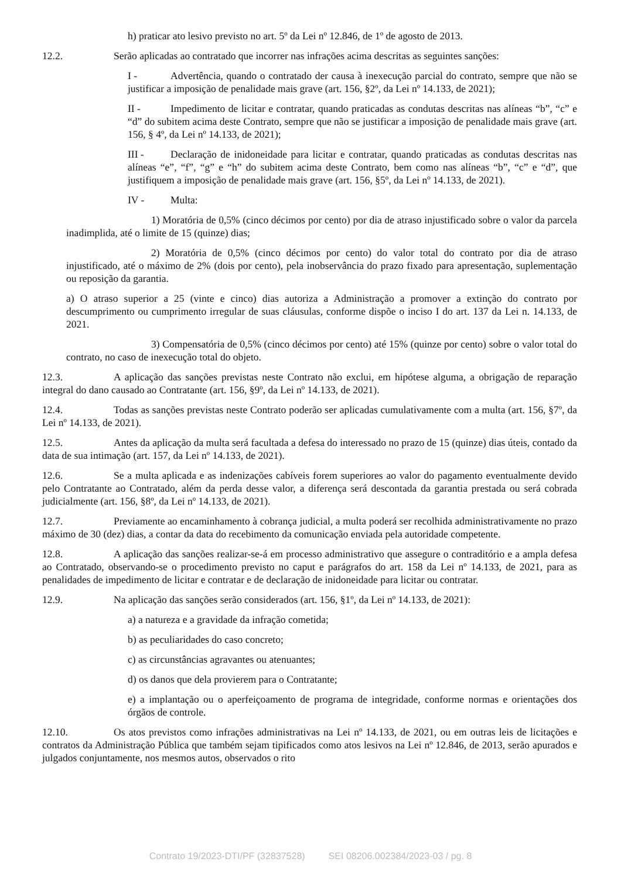h) praticar ato lesivo previsto no art. 5º da Lei nº 12.846, de 1º de agosto de 2013.
12.2. Serão aplicadas ao contratado que incorrer nas infrações acima descritas as seguintes sanções:
I - Advertência, quando o contratado der causa à inexecução parcial do contrato, sempre que não se justificar a imposição de penalidade mais grave (art. 156, §2º, da Lei nº 14.133, de 2021);
II - Impedimento de licitar e contratar, quando praticadas as condutas descritas nas alíneas “b”, “c” e “d” do subitem acima deste Contrato, sempre que não se justificar a imposição de penalidade mais grave (art. 156, § 4º, da Lei nº 14.133, de 2021);
III - Declaração de inidoneidade para licitar e contratar, quando praticadas as condutas descritas nas alíneas “e”, “f”, “g” e “h” do subitem acima deste Contrato, bem como nas alíneas “b”, “c” e “d”, que justifiquem a imposição de penalidade mais grave (art. 156, §5º, da Lei nº 14.133, de 2021).
IV - Multa:
1) Moratória de 0,5% (cinco décimos por cento) por dia de atraso injustificado sobre o valor da parcela inadimplida, até o limite de 15 (quinze) dias;
2) Moratória de 0,5% (cinco décimos por cento) do valor total do contrato por dia de atraso injustificado, até o máximo de 2% (dois por cento), pela inobservância do prazo fixado para apresentação, suplementação ou reposição da garantia.
a) O atraso superior a 25 (vinte e cinco) dias autoriza a Administração a promover a extinção do contrato por descumprimento ou cumprimento irregular de suas cláusulas, conforme dispõe o inciso I do art. 137 da Lei n. 14.133, de 2021.
3) Compensatória de 0,5% (cinco décimos por cento) até 15% (quinze por cento) sobre o valor total do contrato, no caso de inexecução total do objeto.
12.3. A aplicação das sanções previstas neste Contrato não exclui, em hipótese alguma, a obrigação de reparação integral do dano causado ao Contratante (art. 156, §9º, da Lei nº 14.133, de 2021).
12.4. Todas as sanções previstas neste Contrato poderão ser aplicadas cumulativamente com a multa (art. 156, §7º, da Lei nº 14.133, de 2021).
12.5. Antes da aplicação da multa será facultada a defesa do interessado no prazo de 15 (quinze) dias úteis, contado da data de sua intimação (art. 157, da Lei nº 14.133, de 2021).
12.6. Se a multa aplicada e as indenizações cabíveis forem superiores ao valor do pagamento eventualmente devido pelo Contratante ao Contratado, além da perda desse valor, a diferença será descontada da garantia prestada ou será cobrada judicialmente (art. 156, §8º, da Lei nº 14.133, de 2021).
12.7. Previamente ao encaminhamento à cobrança judicial, a multa poderá ser recolhida administrativamente no prazo máximo de 30 (dez) dias, a contar da data do recebimento da comunicação enviada pela autoridade competente.
12.8. A aplicação das sanções realizar-se-á em processo administrativo que assegure o contraditório e a ampla defesa ao Contratado, observando-se o procedimento previsto no caput e parágrafos do art. 158 da Lei nº 14.133, de 2021, para as penalidades de impedimento de licitar e contratar e de declaração de inidoneidade para licitar ou contratar.
12.9. Na aplicação das sanções serão considerados (art. 156, §1º, da Lei nº 14.133, de 2021):
a) a natureza e a gravidade da infração cometida;
b) as peculiaridades do caso concreto;
c) as circunstâncias agravantes ou atenuantes;
d) os danos que dela provierem para o Contratante;
e) a implantação ou o aperfeiçoamento de programa de integridade, conforme normas e orientações dos órgãos de controle.
12.10. Os atos previstos como infrações administrativas na Lei nº 14.133, de 2021, ou em outras leis de licitações e contratos da Administração Pública que também sejam tipificados como atos lesivos na Lei nº 12.846, de 2013, serão apurados e julgados conjuntamente, nos mesmos autos, observados o rito
Contrato 19/2023-DTI/PF (32837528) SEI 08206.002384/2023-03 / pg. 8